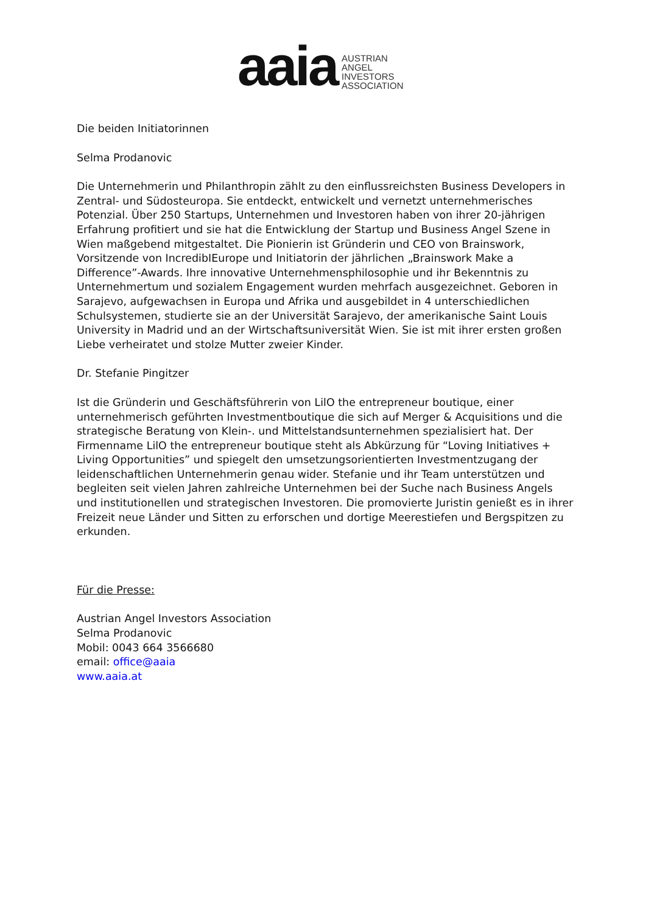aaia
AUSTRIAN
ANGEL
INVESTORS
ASSOCIATION
Die beiden Initiatorinnen
Selma Prodanovic
Die Unternehmerin und Philanthropin zählt zu den einflussreichsten Business Developers in Zentral- und Südosteuropa. Sie entdeckt, entwickelt und vernetzt unternehmerisches Potenzial. Über 250 Startups, Unternehmen und Investoren haben von ihrer 20-jährigen Erfahrung profitiert und sie hat die Entwicklung der Startup und Business Angel Szene in Wien maßgebend mitgestaltet. Die Pionierin ist Gründerin und CEO von Brainswork, Vorsitzende von IncredibIEurope und Initiatorin der jährlichen „Brainswork Make a Difference”-Awards. Ihre innovative Unternehmensphilosophie und ihr Bekenntnis zu Unternehmertum und sozialem Engagement wurden mehrfach ausgezeichnet. Geboren in Sarajevo, aufgewachsen in Europa und Afrika und ausgebildet in 4 unterschiedlichen Schulsystemen, studierte sie an der Universität Sarajevo, der amerikanische Saint Louis University in Madrid und an der Wirtschaftsuniversität Wien. Sie ist mit ihrer ersten großen Liebe verheiratet und stolze Mutter zweier Kinder.
Dr. Stefanie Pingitzer
Ist die Gründerin und Geschäftsführerin von LilO the entrepreneur boutique, einer unternehmerisch geführten Investmentboutique die sich auf Merger & Acquisitions und die strategische Beratung von Klein-. und Mittelstandsunternehmen spezialisiert hat. Der Firmenname LilO the entrepreneur boutique steht als Abkürzung für “Loving Initiatives + Living Opportunities” und spiegelt den umsetzungsorientierten Investmentzugang der leidenschaftlichen Unternehmerin genau wider. Stefanie und ihr Team unterstützen und begleiten seit vielen Jahren zahlreiche Unternehmen bei der Suche nach Business Angels und institutionellen und strategischen Investoren. Die promovierte Juristin genießt es in ihrer Freizeit neue Länder und Sitten zu erforschen und dortige Meerestiefen und Bergspitzen zu erkunden.
Für die Presse:
Austrian Angel Investors Association
Selma Prodanovic
Mobil: 0043 664 3566680
email: office@aaia
www.aaia.at